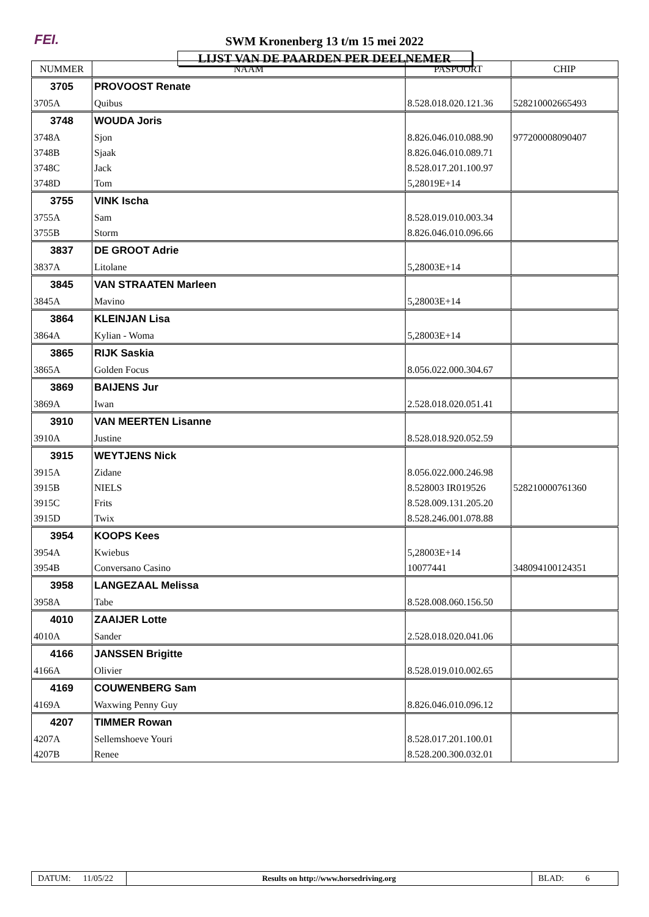FEI.
SWM Kronenberg 13 t/m 15 mei 2022
LIJST VAN DE PAARDEN PER DEELNEMER
| NUMMER | NAAM | PASPOORT | CHIP |
| --- | --- | --- | --- |
| 3705 | PROVOOST Renate | | |
| 3705A | Quibus | 8.528.018.020.121.36 | 528210002665493 |
| 3748 | WOUDA Joris | | |
| 3748A | Sjon | 8.826.046.010.088.90 | 977200008090407 |
| 3748B | Sjaak | 8.826.046.010.089.71 | |
| 3748C | Jack | 8.528.017.201.100.97 | |
| 3748D | Tom | 5,28019E+14 | |
| 3755 | VINK Ischa | | |
| 3755A | Sam | 8.528.019.010.003.34 | |
| 3755B | Storm | 8.826.046.010.096.66 | |
| 3837 | DE GROOT Adrie | | |
| 3837A | Litolane | 5,28003E+14 | |
| 3845 | VAN STRAATEN Marleen | | |
| 3845A | Mavino | 5,28003E+14 | |
| 3864 | KLEINJAN Lisa | | |
| 3864A | Kylian - Woma | 5,28003E+14 | |
| 3865 | RIJK Saskia | | |
| 3865A | Golden Focus | 8.056.022.000.304.67 | |
| 3869 | BAIJENS Jur | | |
| 3869A | Iwan | 2.528.018.020.051.41 | |
| 3910 | VAN MEERTEN Lisanne | | |
| 3910A | Justine | 8.528.018.920.052.59 | |
| 3915 | WEYTJENS Nick | | |
| 3915A | Zidane | 8.056.022.000.246.98 | |
| 3915B | NIELS | 8.528003 IR019526 | 528210000761360 |
| 3915C | Frits | 8.528.009.131.205.20 | |
| 3915D | Twix | 8.528.246.001.078.88 | |
| 3954 | KOOPS Kees | | |
| 3954A | Kwiebus | 5,28003E+14 | |
| 3954B | Conversano Casino | 10077441 | 348094100124351 |
| 3958 | LANGEZAAL Melissa | | |
| 3958A | Tabe | 8.528.008.060.156.50 | |
| 4010 | ZAAIJER Lotte | | |
| 4010A | Sander | 2.528.018.020.041.06 | |
| 4166 | JANSSEN Brigitte | | |
| 4166A | Olivier | 8.528.019.010.002.65 | |
| 4169 | COUWENBERG Sam | | |
| 4169A | Waxwing Penny Guy | 8.826.046.010.096.12 | |
| 4207 | TIMMER Rowan | | |
| 4207A | Sellemshoeve Youri | 8.528.017.201.100.01 | |
| 4207B | Renee | 8.528.200.300.032.01 | |
DATUM: 11/05/22
Results on http://www.horsedriving.org
BLAD: 6